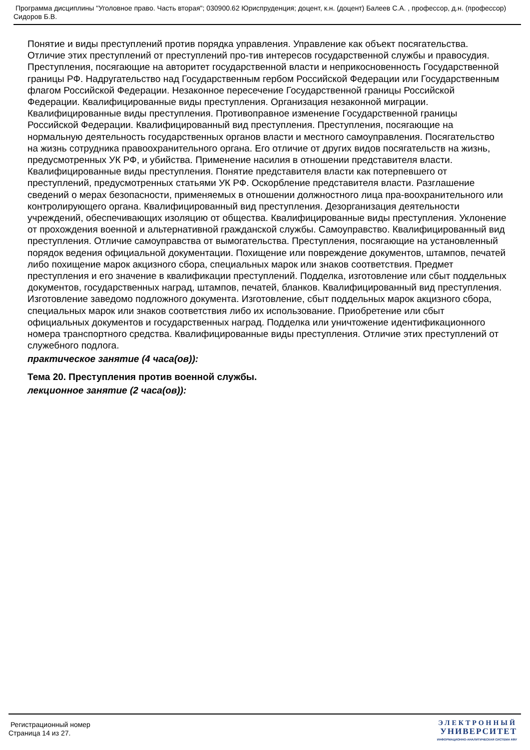Программа дисциплины "Уголовное право. Часть вторая"; 030900.62 Юриспруденция; доцент, к.н. (доцент) Балеев С.А. , профессор, д.н. (профессор) Сидоров Б.В.
Понятие и виды преступлений против порядка управления. Управление как объект посягательства. Отличие этих преступлений от преступлений про-тив интересов государственной службы и правосудия. Преступления, посягающие на авторитет государственной власти и неприкосновенность Государственной границы РФ. Надругательство над Государственным гербом Российской Федерации или Государственным флагом Российской Федерации. Незаконное пересечение Государственной границы Российской Федерации. Квалифицированные виды преступления. Организация незаконной миграции. Квалифицированные виды преступления. Противоправное изменение Государственной границы Российской Федерации. Квалифицированный вид преступления. Преступления, посягающие на нормальную деятельность государственных органов власти и местного самоуправления. Посягательство на жизнь сотрудника правоохранительного органа. Его отличие от других видов посягательств на жизнь, предусмотренных УК РФ, и убийства. Применение насилия в отношении представителя власти. Квалифицированные виды преступления. Понятие представителя власти как потерпевшего от преступлений, предусмотренных статьями УК РФ. Оскорбление представителя власти. Разглашение сведений о мерах безопасности, применяемых в отношении должностного лица пра-воохранительного или контролирующего органа. Квалифицированный вид преступления. Дезорганизация деятельности учреждений, обеспечивающих изоляцию от общества. Квалифицированные виды преступления. Уклонение от прохождения военной и альтернативной гражданской службы. Самоуправство. Квалифицированный вид преступления. Отличие самоуправства от вымогательства. Преступления, посягающие на установленный порядок ведения официальной документации. Похищение или повреждение документов, штампов, печатей либо похищение марок акцизного сбора, специальных марок или знаков соответствия. Предмет преступления и его значение в квалификации преступлений. Подделка, изготовление или сбыт поддельных документов, государственных наград, штампов, печатей, бланков. Квалифицированный вид преступления. Изготовление заведомо подложного документа. Изготовление, сбыт поддельных марок акцизного сбора, специальных марок или знаков соответствия либо их использование. Приобретение или сбыт официальных документов и государственных наград. Подделка или уничтожение идентификационного номера транспортного средства. Квалифицированные виды преступления. Отличие этих преступлений от служебного подлога.
практическое занятие (4 часа(ов)):
Тема 20. Преступления против военной службы.
лекционное занятие (2 часа(ов)):
Регистрационный номер
Страница 14 из 27.
ЭЛЕКТРОННЫЙ
УНИВЕРСИТЕТ
ИНФОРМАЦИОННО-АНАЛИТИЧЕСКАЯ СИСТЕМА КФУ